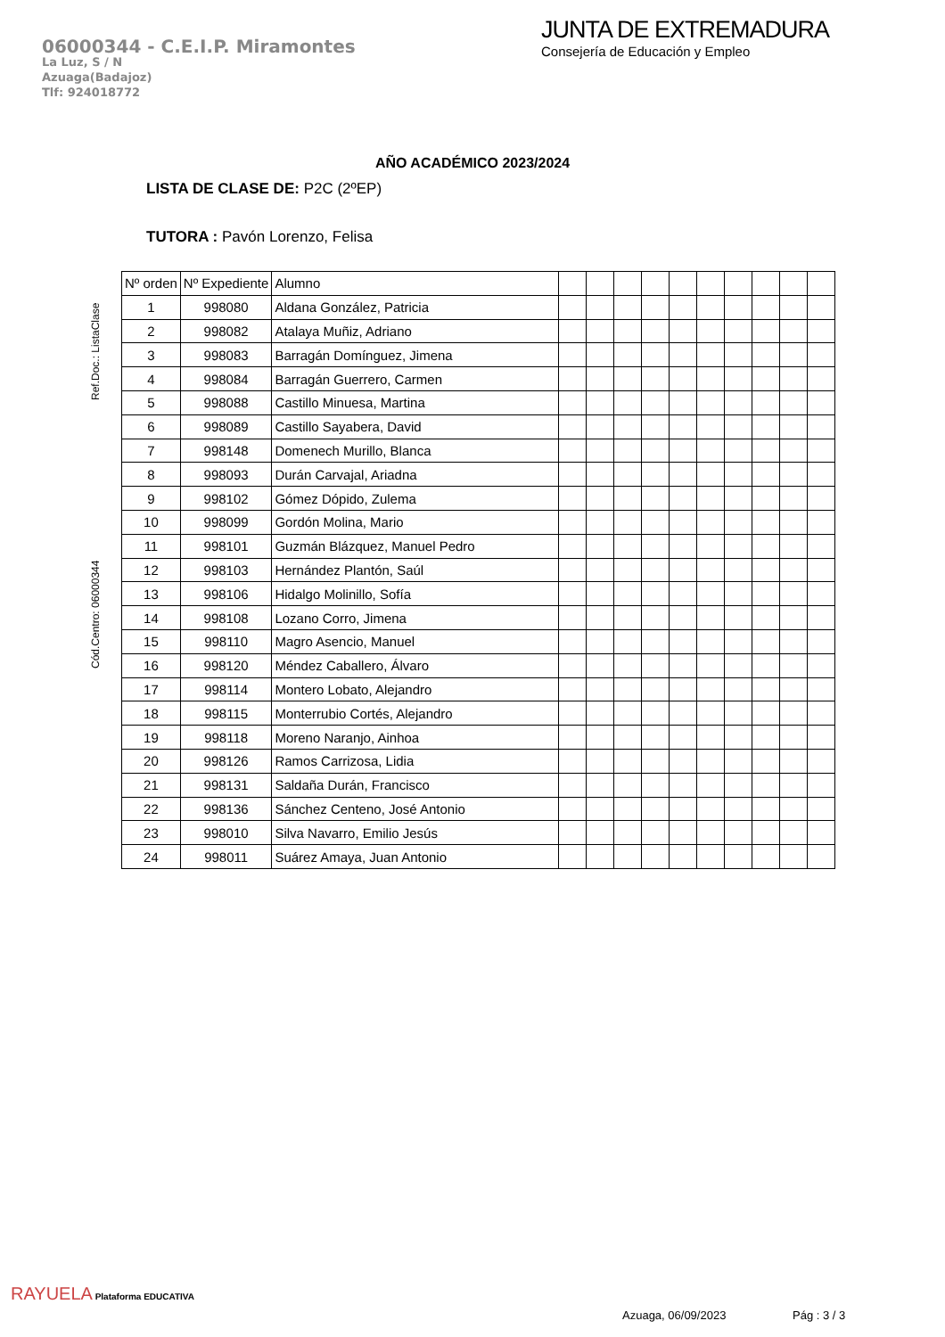06000344 - C.E.I.P. Miramontes
La Luz, S / N
Azuaga(Badajoz)
Tlf: 924018772
JUNTA DE EXTREMADURA
Consejería de Educación y Empleo
AÑO ACADÉMICO 2023/2024
LISTA DE CLASE DE: P2C (2ºEP)
TUTORA : Pavón Lorenzo, Felisa
Cód.Centro: 06000344 Ref.Doc.: ListaClase
| Nº orden | Nº Expediente | Alumno | | | | | | | | | | |
| --- | --- | --- | --- | --- | --- | --- | --- | --- | --- | --- | --- | --- |
| 1 | 998080 | Aldana González, Patricia | | | | | | | | | | |
| 2 | 998082 | Atalaya Muñiz, Adriano | | | | | | | | | | |
| 3 | 998083 | Barragán Domínguez, Jimena | | | | | | | | | | |
| 4 | 998084 | Barragán Guerrero, Carmen | | | | | | | | | | |
| 5 | 998088 | Castillo Minuesa, Martina | | | | | | | | | | |
| 6 | 998089 | Castillo Sayabera, David | | | | | | | | | | |
| 7 | 998148 | Domenech Murillo, Blanca | | | | | | | | | | |
| 8 | 998093 | Durán Carvajal, Ariadna | | | | | | | | | | |
| 9 | 998102 | Gómez Dópido, Zulema | | | | | | | | | | |
| 10 | 998099 | Gordón Molina, Mario | | | | | | | | | | |
| 11 | 998101 | Guzmán Blázquez, Manuel Pedro | | | | | | | | | | |
| 12 | 998103 | Hernández Plantón, Saúl | | | | | | | | | | |
| 13 | 998106 | Hidalgo Molinillo, Sofía | | | | | | | | | | |
| 14 | 998108 | Lozano Corro, Jimena | | | | | | | | | | |
| 15 | 998110 | Magro Asencio, Manuel | | | | | | | | | | |
| 16 | 998120 | Méndez Caballero, Álvaro | | | | | | | | | | |
| 17 | 998114 | Montero Lobato, Alejandro | | | | | | | | | | |
| 18 | 998115 | Monterrubio Cortés, Alejandro | | | | | | | | | | |
| 19 | 998118 | Moreno Naranjo, Ainhoa | | | | | | | | | | |
| 20 | 998126 | Ramos Carrizosa, Lidia | | | | | | | | | | |
| 21 | 998131 | Saldaña Durán, Francisco | | | | | | | | | | |
| 22 | 998136 | Sánchez Centeno, José Antonio | | | | | | | | | | |
| 23 | 998010 | Silva Navarro, Emilio Jesús | | | | | | | | | | |
| 24 | 998011 | Suárez Amaya, Juan Antonio | | | | | | | | | | |
RAYUELA Plataforma EDUCATIVA
Azuaga, 06/09/2023 Pág : 3 / 3